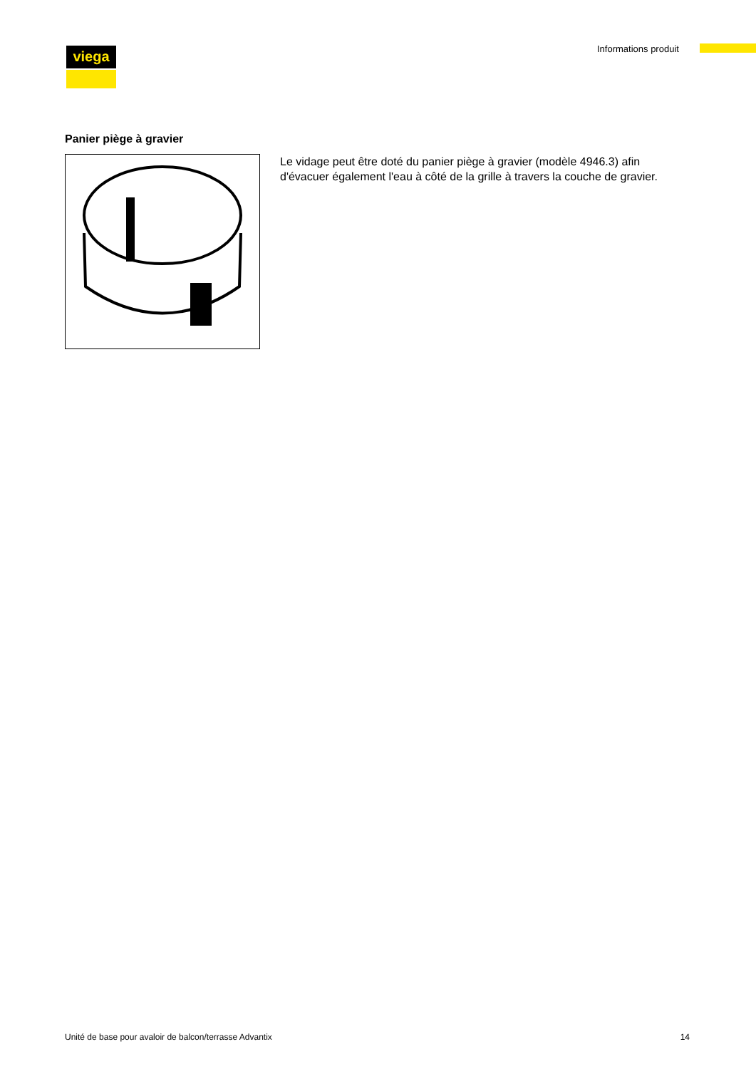viega Informations produit
Panier piège à gravier
Le vidage peut être doté du panier piège à gravier (modèle 4946.3) afin d'évacuer également l'eau à côté de la grille à travers la couche de gra­vier.
Unité de base pour avaloir de balcon/terrasse Advantix 14